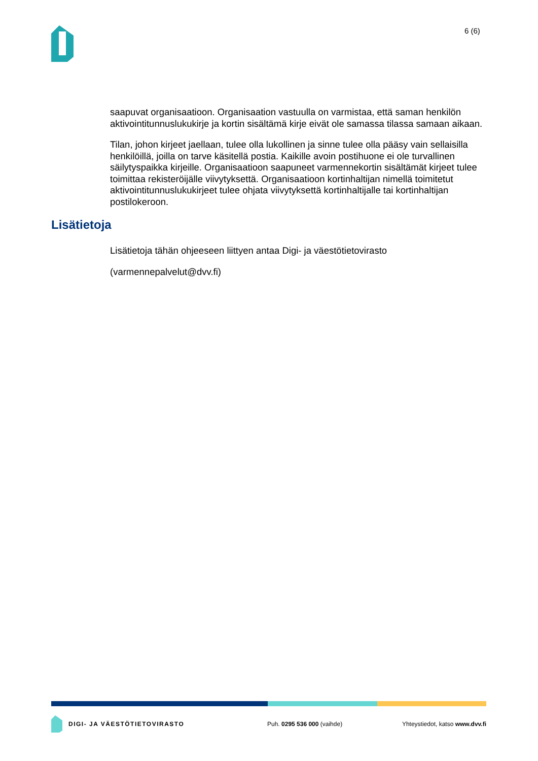6 (6)
saapuvat organisaatioon. Organisaation vastuulla on varmistaa, että saman henkilön aktivointitunnuslukukirje ja kortin sisältämä kirje eivät ole samassa tilassa samaan aikaan.
Tilan, johon kirjeet jaellaan, tulee olla lukollinen ja sinne tulee olla pääsy vain sellaisilla henkilöillä, joilla on tarve käsitellä postia. Kaikille avoin postihuone ei ole turvallinen säilytyspaikka kirjeille. Organisaatioon saapuneet varmennekortin sisältämät kirjeet tulee toimittaa rekisteröijälle viivytyksettä. Organisaatioon kortinhaltijan nimellä toimitetut aktivointitunnuslukukirjeet tulee ohjata viivytyksettä kortinhaltijalle tai kortinhaltijan postilokeroon.
Lisätietoja
Lisätietoja tähän ohjeeseen liittyen antaa Digi- ja väestötietovirasto
(varmennepalvelut@dvv.fi)
DIGI- JA VÄESTÖTIETOVIRASTO Puh. 0295 536 000 (vaihde) Yhteystiedot, katso www.dvv.fi